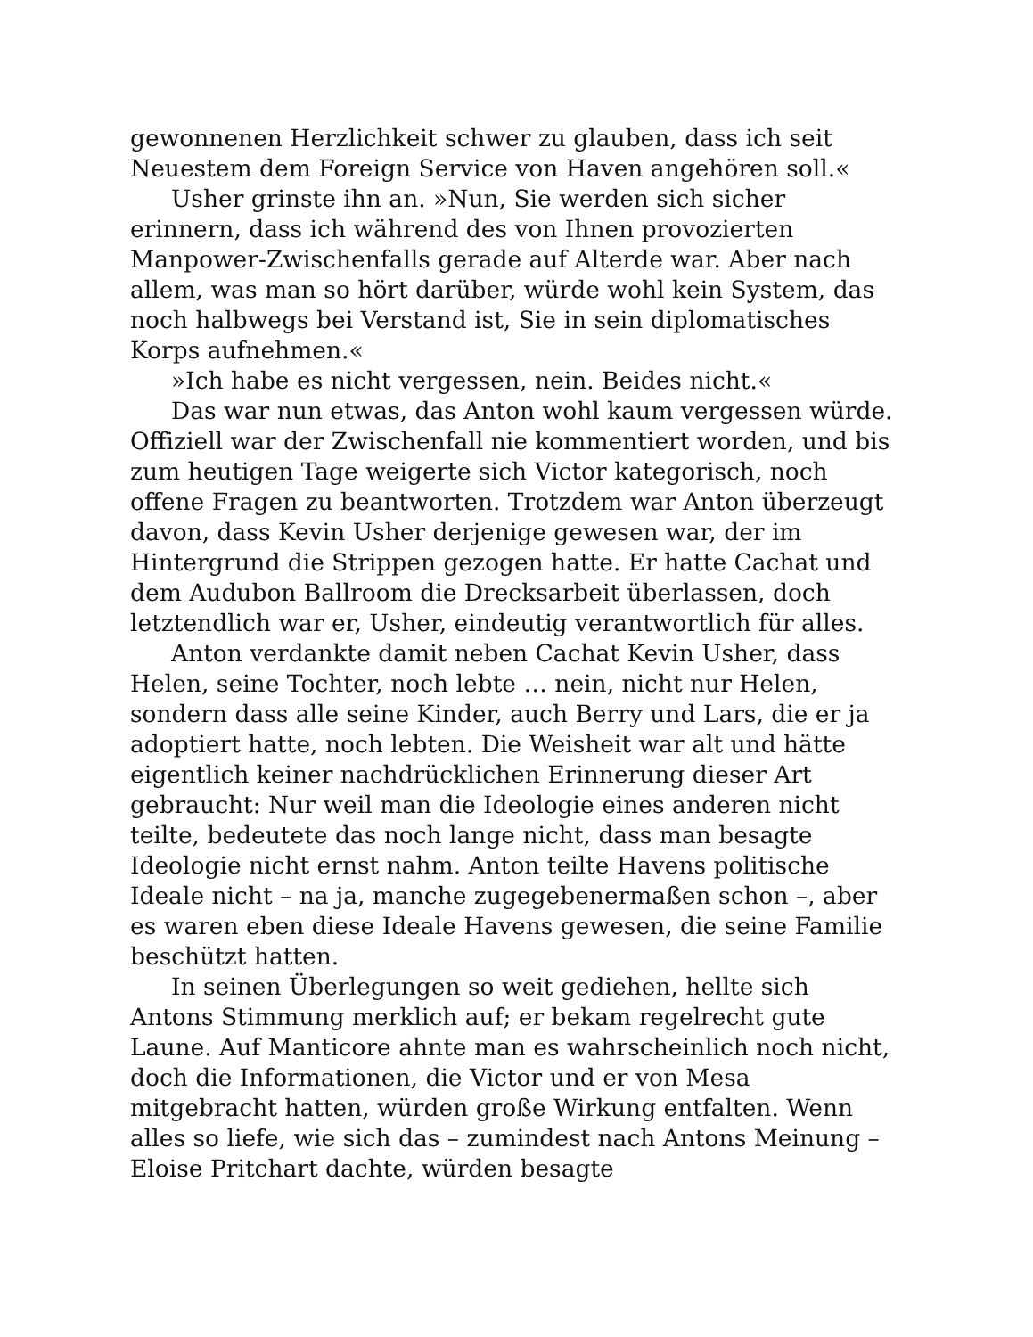gewonnenen Herzlichkeit schwer zu glauben, dass ich seit Neuestem dem Foreign Service von Haven angehören soll.«
Usher grinste ihn an. »Nun, Sie werden sich sicher erinnern, dass ich während des von Ihnen provozierten Manpower-Zwischenfalls gerade auf Alterde war. Aber nach allem, was man so hört darüber, würde wohl kein System, das noch halbwegs bei Verstand ist, Sie in sein diplomatisches Korps aufnehmen.«
»Ich habe es nicht vergessen, nein. Beides nicht.«
Das war nun etwas, das Anton wohl kaum vergessen würde. Offiziell war der Zwischenfall nie kommentiert worden, und bis zum heutigen Tage weigerte sich Victor kategorisch, noch offene Fragen zu beantworten. Trotzdem war Anton überzeugt davon, dass Kevin Usher derjenige gewesen war, der im Hintergrund die Strippen gezogen hatte. Er hatte Cachat und dem Audubon Ballroom die Drecksarbeit überlassen, doch letztendlich war er, Usher, eindeutig verantwortlich für alles.
Anton verdankte damit neben Cachat Kevin Usher, dass Helen, seine Tochter, noch lebte … nein, nicht nur Helen, sondern dass alle seine Kinder, auch Berry und Lars, die er ja adoptiert hatte, noch lebten. Die Weisheit war alt und hätte eigentlich keiner nachdrücklichen Erinnerung dieser Art gebraucht: Nur weil man die Ideologie eines anderen nicht teilte, bedeutete das noch lange nicht, dass man besagte Ideologie nicht ernst nahm. Anton teilte Havens politische Ideale nicht – na ja, manche zugegebenermaßen schon –, aber es waren eben diese Ideale Havens gewesen, die seine Familie beschützt hatten.
In seinen Überlegungen so weit gediehen, hellte sich Antons Stimmung merklich auf; er bekam regelrecht gute Laune. Auf Manticore ahnte man es wahrscheinlich noch nicht, doch die Informationen, die Victor und er von Mesa mitgebracht hatten, würden große Wirkung entfalten. Wenn alles so liefe, wie sich das – zumindest nach Antons Meinung – Eloise Pritchart dachte, würden besagte